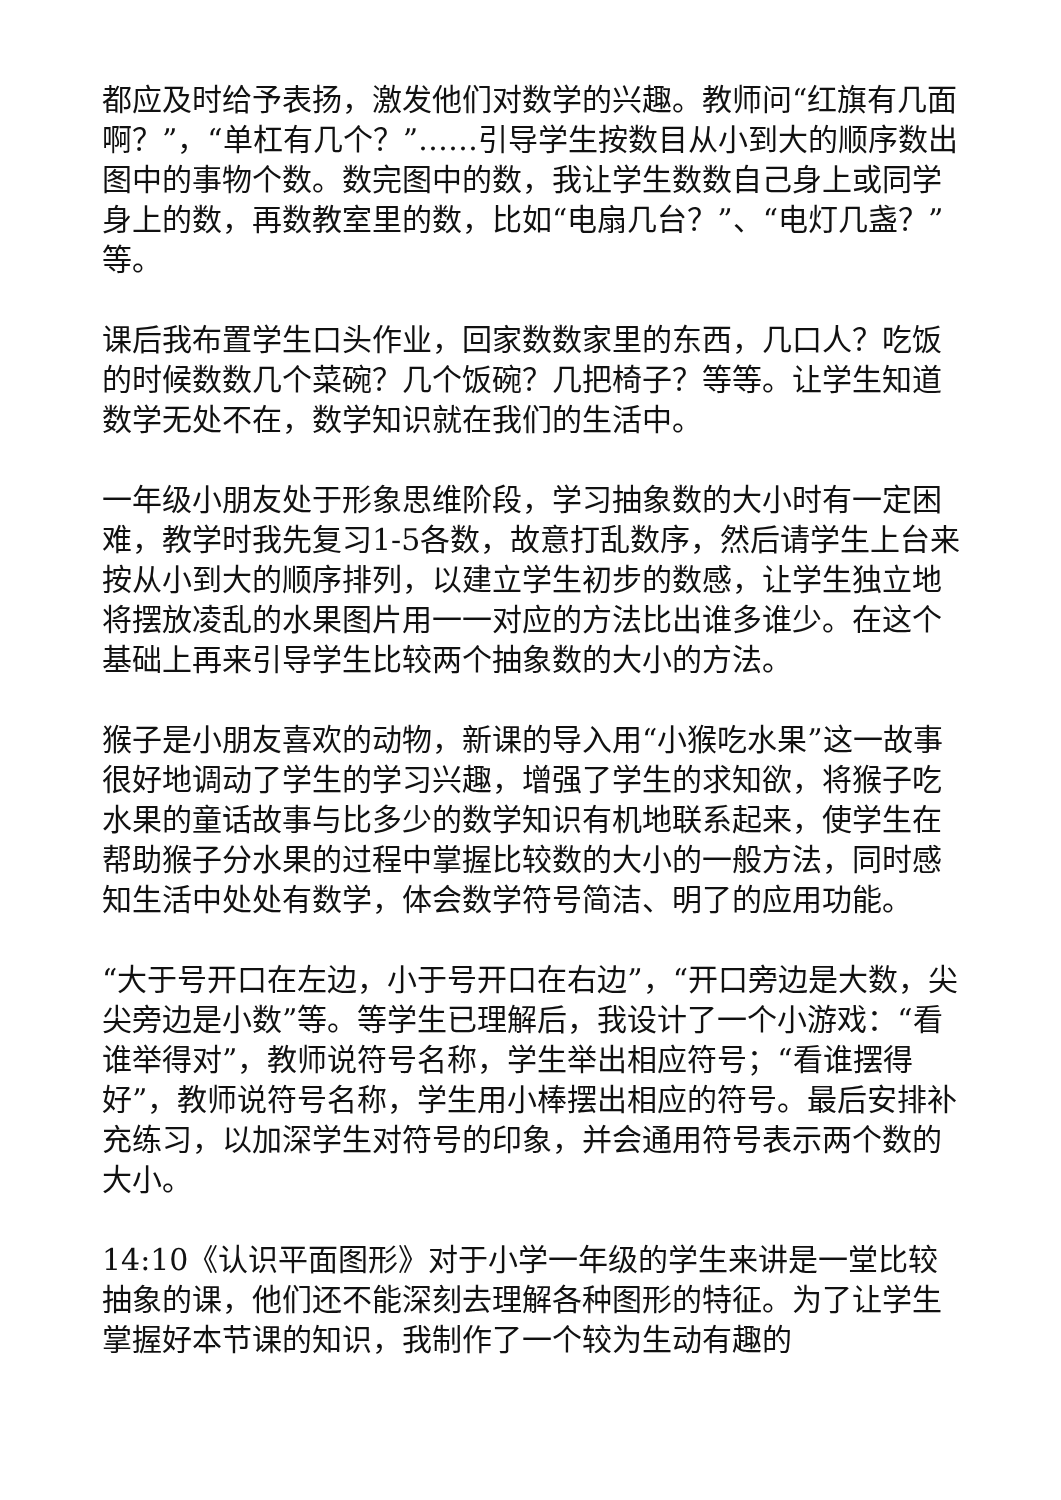都应及时给予表扬，激发他们对数学的兴趣。教师问“红旗有几面啊？”，“单杠有几个？”……引导学生按数目从小到大的顺序数出图中的事物个数。数完图中的数，我让学生数数自己身上或同学身上的数，再数教室里的数，比如“电扇几台？”、“电灯几盏？”等。
课后我布置学生口头作业，回家数数家里的东西，几口人？吃饭的时候数数几个菜碗？几个饭碗？几把椅子？等等。让学生知道数学无处不在，数学知识就在我们的生活中。
一年级小朋友处于形象思维阶段，学习抽象数的大小时有一定困难，教学时我先复习1-5各数，故意打乱数序，然后请学生上台来按从小到大的顺序排列，以建立学生初步的数感，让学生独立地将摆放凌乱的水果图片用一一对应的方法比出谁多谁少。在这个基础上再来引导学生比较两个抽象数的大小的方法。
猴子是小朋友喜欢的动物，新课的导入用“小猴吃水果”这一故事很好地调动了学生的学习兴趣，增强了学生的求知欲，将猴子吃水果的童话故事与比多少的数学知识有机地联系起来，使学生在帮助猴子分水果的过程中掌握比较数的大小的一般方法，同时感知生活中处处有数学，体会数学符号简洁、明了的应用功能。
“大于号开口在左边，小于号开口在右边”，“开口旁边是大数，尖尖旁边是小数”等。等学生已理解后，我设计了一个小游戏：“看谁举得对”，教师说符号名称，学生举出相应符号；“看谁摆得好”，教师说符号名称，学生用小棒摆出相应的符号。最后安排补充练习，以加深学生对符号的印象，并会通用符号表示两个数的大小。
14:10《认识平面图形》对于小学一年级的学生来讲是一堂比较抽象的课，他们还不能深刻去理解各种图形的特征。为了让学生掌握好本节课的知识，我制作了一个较为生动有趣的